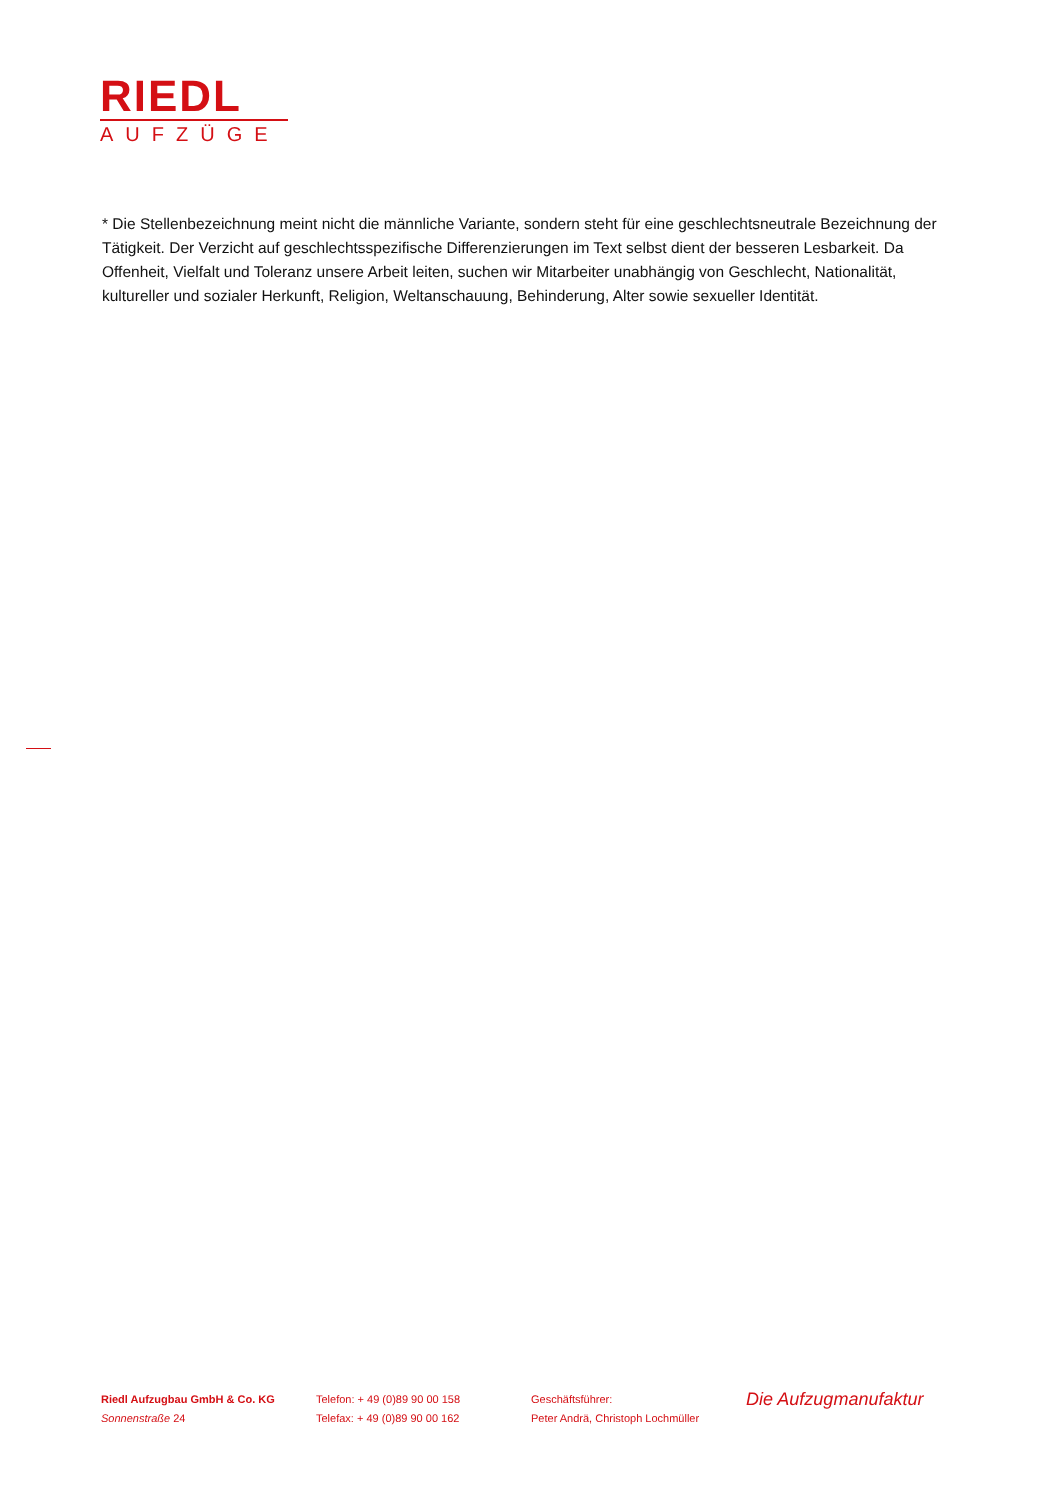RIEDL
AUFZÜGE
* Die Stellenbezeichnung meint nicht die männliche Variante, sondern steht für eine geschlechtsneutrale Bezeichnung der Tätigkeit. Der Verzicht auf geschlechtsspezifische Differenzierungen im Text selbst dient der besseren Lesbarkeit. Da Offenheit, Vielfalt und Toleranz unsere Arbeit leiten, suchen wir Mitarbeiter unabhängig von Geschlecht, Nationalität, kultureller und sozialer Herkunft, Religion, Weltanschauung, Behinderung, Alter sowie sexueller Identität.
Riedl Aufzugbau GmbH & Co. KG
Sonnenstraße 24
Telefon: + 49 (0)89 90 00 158
Telefax: + 49 (0)89 90 00 162
Geschäftsführer:
Peter Andrä, Christoph Lochmüller
Die Aufzugmanufaktur